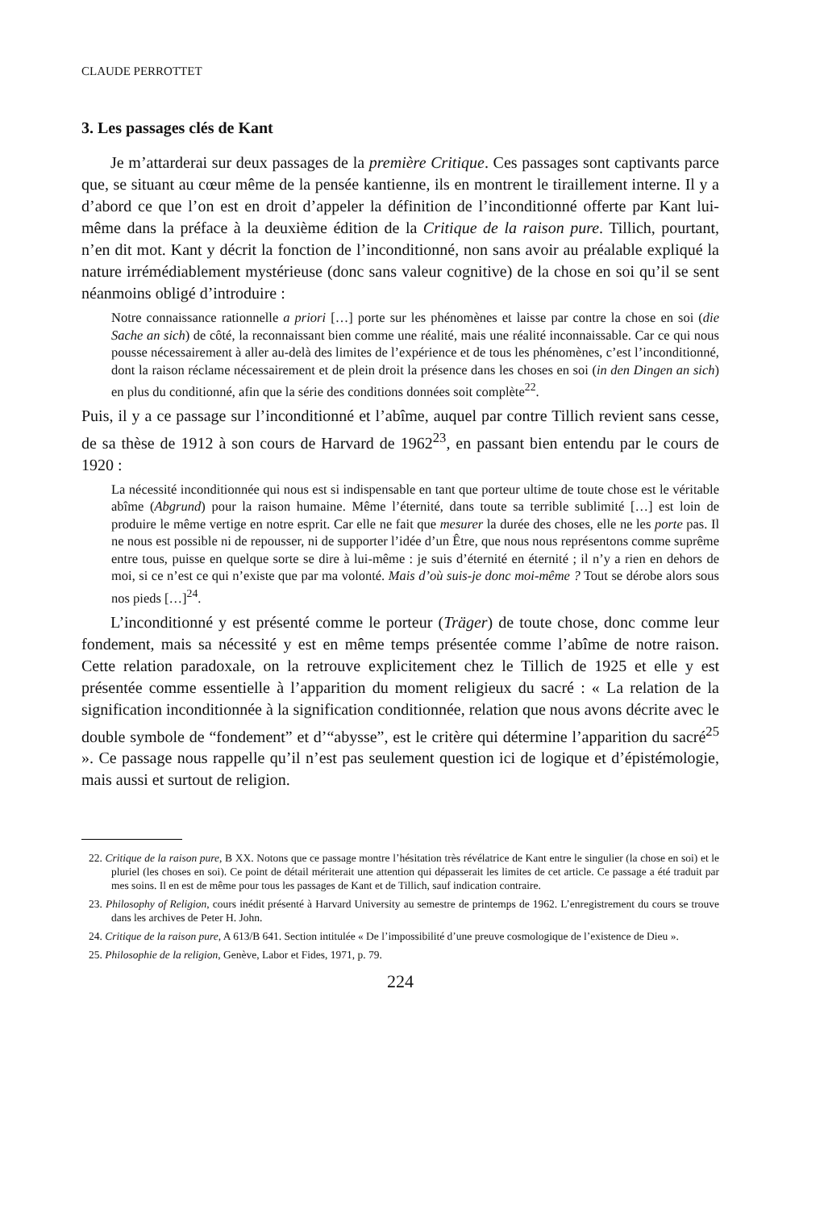CLAUDE PERROTTET
3. Les passages clés de Kant
Je m’attarderai sur deux passages de la première Critique. Ces passages sont captivants parce que, se situant au cœur même de la pensée kantienne, ils en montrent le tiraillement interne. Il y a d’abord ce que l’on est en droit d’appeler la définition de l’inconditionné offerte par Kant lui-même dans la préface à la deuxième édition de la Critique de la raison pure. Tillich, pourtant, n’en dit mot. Kant y décrit la fonction de l’inconditionné, non sans avoir au préalable expliqué la nature irrémédiablement mystérieuse (donc sans valeur cognitive) de la chose en soi qu’il se sent néanmoins obligé d’introduire :
Notre connaissance rationnelle a priori […] porte sur les phénomènes et laisse par contre la chose en soi (die Sache an sich) de côté, la reconnaissant bien comme une réalité, mais une réalité inconnaissable. Car ce qui nous pousse nécessairement à aller au-delà des limites de l’expérience et de tous les phénomènes, c’est l’inconditionné, dont la raison réclame nécessairement et de plein droit la présence dans les choses en soi (in den Dingen an sich) en plus du conditionné, afin que la série des conditions données soit complète<sup>22</sup>.
Puis, il y a ce passage sur l’inconditionné et l’abîme, auquel par contre Tillich revient sans cesse, de sa thèse de 1912 à son cours de Harvard de 1962<sup>23</sup>, en passant bien entendu par le cours de 1920 :
La nécessité inconditionnée qui nous est si indispensable en tant que porteur ultime de toute chose est le véritable abîme (Abgrund) pour la raison humaine. Même l’éternité, dans toute sa terrible sublimité […] est loin de produire le même vertige en notre esprit. Car elle ne fait que mesurer la durée des choses, elle ne les porte pas. Il ne nous est possible ni de repousser, ni de supporter l’idée d’un Être, que nous nous représentons comme suprême entre tous, puisse en quelque sorte se dire à lui-même : je suis d’éternité en éternité ; il n’y a rien en dehors de moi, si ce n’est ce qui n’existe que par ma volonté. Mais d’où suis-je donc moi-même ? Tout se dérobe alors sous nos pieds […]<sup>24</sup>.
L’inconditionné y est présenté comme le porteur (Träger) de toute chose, donc comme leur fondement, mais sa nécessité y est en même temps présentée comme l’abîme de notre raison. Cette relation paradoxale, on la retrouve explicitement chez le Tillich de 1925 et elle y est présentée comme essentielle à l’apparition du moment religieux du sacré : « La relation de la signification inconditionnée à la signification conditionnée, relation que nous avons décrite avec le double symbole de “fondement” et d’“abysse”, est le critère qui détermine l’apparition du sacré<sup>25</sup> ». Ce passage nous rappelle qu’il n’est pas seulement question ici de logique et d’épistémologie, mais aussi et surtout de religion.
22. Critique de la raison pure, B XX. Notons que ce passage montre l’hésitation très révélatrice de Kant entre le singulier (la chose en soi) et le pluriel (les choses en soi). Ce point de détail mériterait une attention qui dépasserait les limites de cet article. Ce passage a été traduit par mes soins. Il en est de même pour tous les passages de Kant et de Tillich, sauf indication contraire.
23. Philosophy of Religion, cours inédit présenté à Harvard University au semestre de printemps de 1962. L’enregistrement du cours se trouve dans les archives de Peter H. John.
24. Critique de la raison pure, A 613/B 641. Section intitulée « De l’impossibilité d’une preuve cosmologique de l’existence de Dieu ».
25. Philosophie de la religion, Genève, Labor et Fides, 1971, p. 79.
224